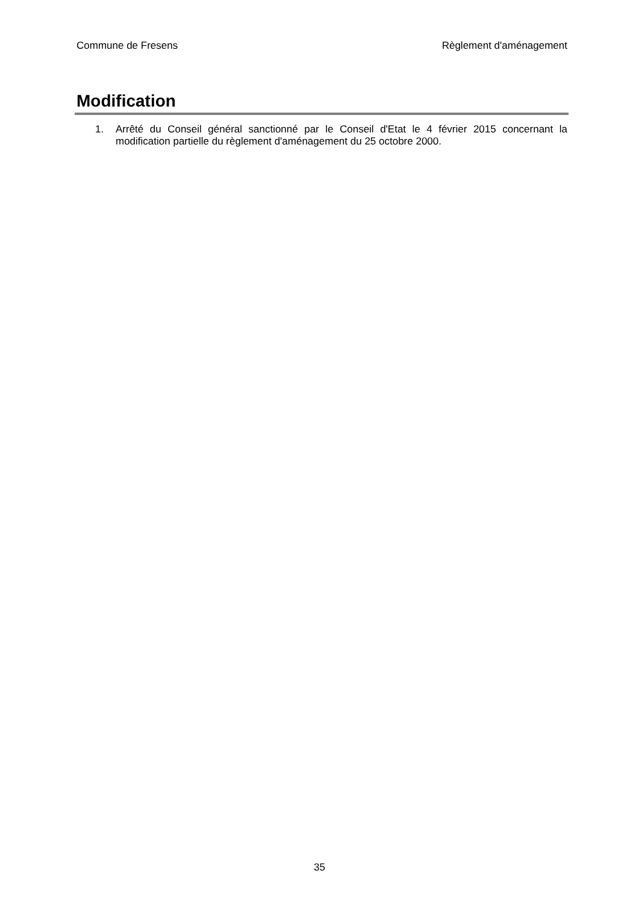Commune de Fresens Règlement d'aménagement
Modification
1. Arrêté du Conseil général sanctionné par le Conseil d'Etat le 4 février 2015 concernant la modification partielle du règlement d'aménagement du 25 octobre 2000.
35